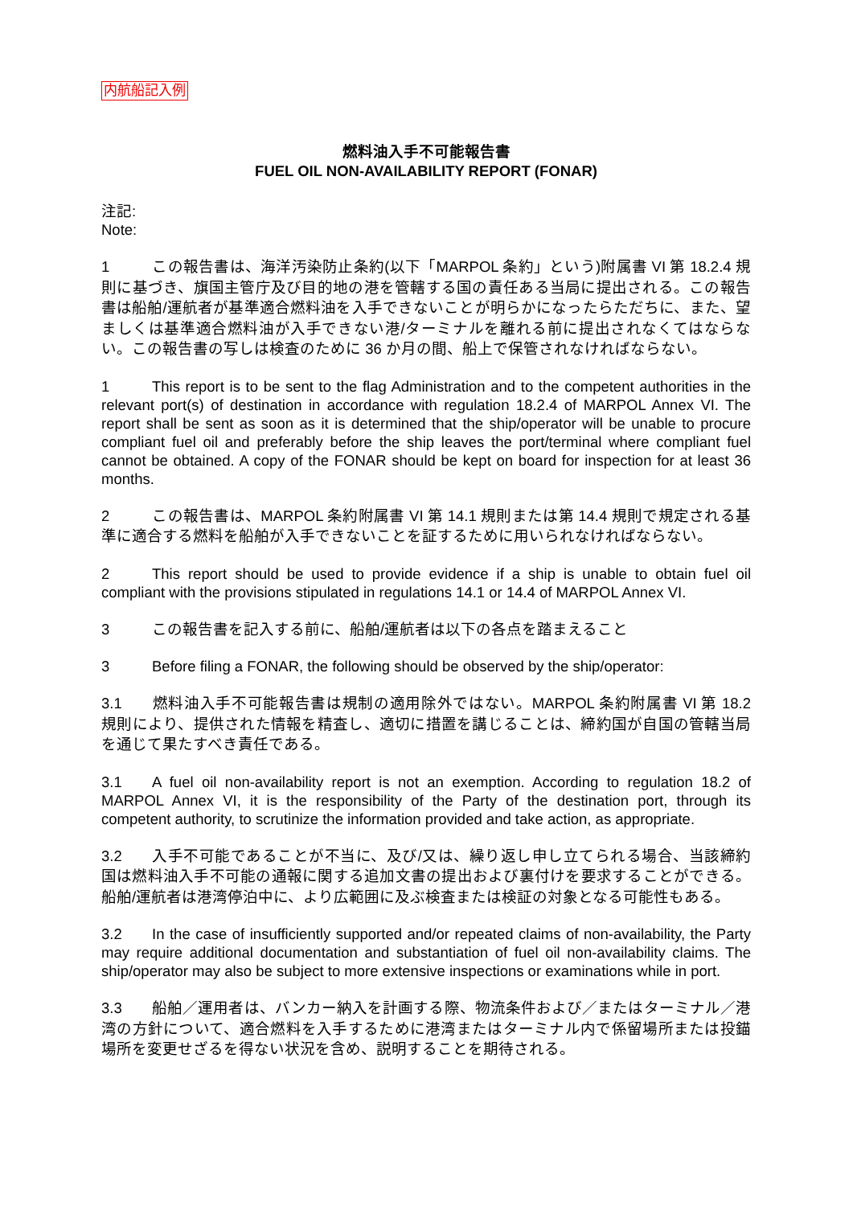内航船記入例
燃料油入手不可能報告書
FUEL OIL NON-AVAILABILITY REPORT (FONAR)
注記:
Note:
1 この報告書は、海洋汚染防止条約(以下「MARPOL 条約」という)附属書 VI 第 18.2.4 規則に基づき、旗国主管庁及び目的地の港を管轄する国の責任ある当局に提出される。この報告書は船舶/運航者が基準適合燃料油を入手できないことが明らかになったらただちに、また、望ましくは基準適合燃料油が入手できない港/ターミナルを離れる前に提出されなくてはならない。この報告書の写しは検査のために 36 か月の間、船上で保管されなければならない。
1 This report is to be sent to the flag Administration and to the competent authorities in the relevant port(s) of destination in accordance with regulation 18.2.4 of MARPOL Annex VI. The report shall be sent as soon as it is determined that the ship/operator will be unable to procure compliant fuel oil and preferably before the ship leaves the port/terminal where compliant fuel cannot be obtained. A copy of the FONAR should be kept on board for inspection for at least 36 months.
2 この報告書は、MARPOL 条約附属書 VI 第 14.1 規則または第 14.4 規則で規定される基準に適合する燃料を船舶が入手できないことを証するために用いられなければならない。
2 This report should be used to provide evidence if a ship is unable to obtain fuel oil compliant with the provisions stipulated in regulations 14.1 or 14.4 of MARPOL Annex VI.
3 この報告書を記入する前に、船舶/運航者は以下の各点を踏まえること
3 Before filing a FONAR, the following should be observed by the ship/operator:
3.1 燃料油入手不可能報告書は規制の適用除外ではない。MARPOL 条約附属書 VI 第 18.2 規則により、提供された情報を精査し、適切に措置を講じることは、締約国が自国の管轄当局を通じて果たすべき責任である。
3.1 A fuel oil non-availability report is not an exemption. According to regulation 18.2 of MARPOL Annex VI, it is the responsibility of the Party of the destination port, through its competent authority, to scrutinize the information provided and take action, as appropriate.
3.2 入手不可能であることが不当に、及び/又は、繰り返し申し立てられる場合、当該締約国は燃料油入手不可能の通報に関する追加文書の提出および裏付けを要求することができる。船舶/運航者は港湾停泊中に、より広範囲に及ぶ検査または検証の対象となる可能性もある。
3.2 In the case of insufficiently supported and/or repeated claims of non-availability, the Party may require additional documentation and substantiation of fuel oil non-availability claims. The ship/operator may also be subject to more extensive inspections or examinations while in port.
3.3 船舶／運用者は、バンカー納入を計画する際、物流条件および／またはターミナル／港湾の方針について、適合燃料を入手するために港湾またはターミナル内で係留場所または投錨場所を変更せざるを得ない状況を含め、説明することを期待される。